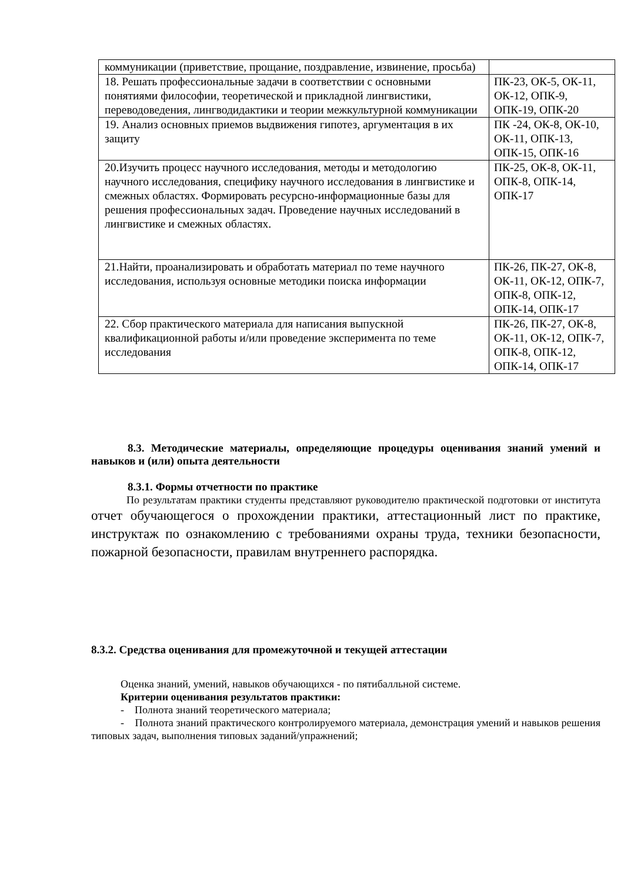| коммуникации (приветствие, прощание, поздравление, извинение, просьба) | |
| 18. Решать профессиональные задачи в соответствии с основными понятиями философии, теоретической и прикладной лингвистики, переводоведения, лингводидактики и теории межкультурной коммуникации | ПК-23, ОК-5, ОК-11, ОК-12, ОПК-9, ОПК-19, ОПК-20 |
| 19. Анализ основных приемов выдвижения гипотез, аргументация в их защиту | ПК -24, ОК-8, ОК-10, ОК-11, ОПК-13, ОПК-15, ОПК-16 |
| 20.Изучить процесс научного исследования, методы и методологию научного исследования, специфику научного исследования в лингвистике и смежных областях. Формировать ресурсно-информационные базы для решения профессиональных задач. Проведение научных исследований в лингвистике и смежных областях. | ПК-25, ОК-8, ОК-11, ОПК-8, ОПК-14, ОПК-17 |
| 21.Найти, проанализировать и обработать материал по теме научного исследования, используя основные методики поиска информации | ПК-26, ПК-27, ОК-8, ОК-11, ОК-12, ОПК-7, ОПК-8, ОПК-12, ОПК-14, ОПК-17 |
| 22. Сбор практического материала для написания выпускной квалификационной работы и/или проведение эксперимента по теме исследования | ПК-26, ПК-27, ОК-8, ОК-11, ОК-12, ОПК-7, ОПК-8, ОПК-12, ОПК-14, ОПК-17 |
8.3. Методические материалы, определяющие процедуры оценивания знаний умений и навыков и (или) опыта деятельности
8.3.1. Формы отчетности по практике
По результатам практики студенты представляют руководителю практической подготовки от института отчет обучающегося о прохождении практики, аттестационный лист по практике, инструктаж по ознакомлению с требованиями охраны труда, техники безопасности, пожарной безопасности, правилам внутреннего распорядка.
8.3.2. Средства оценивания для промежуточной и текущей аттестации
Оценка знаний, умений, навыков обучающихся - по пятибалльной системе.
Критерии оценивания результатов практики:
- Полнота знаний теоретического материала;
- Полнота знаний практического контролируемого материала, демонстрация умений и навыков решения типовых задач, выполнения типовых заданий/упражнений;